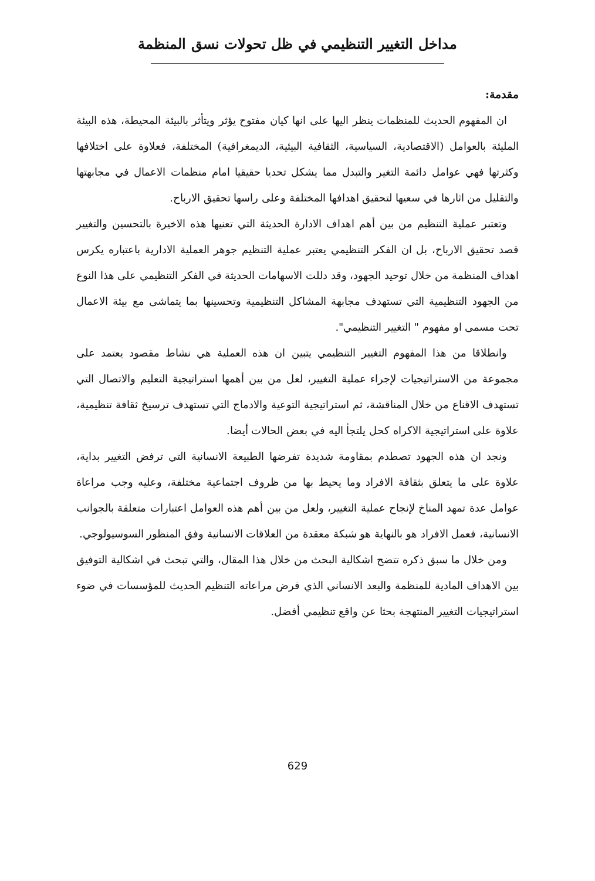مداخل التغيير التنظيمي في ظل تحولات نسق المنظمة
مقدمة:
ان المفهوم الحديث للمنظمات ينظر اليها على انها كيان مفتوح يؤثر ويتأثر بالبيئة المحيطة، هذه البيئة المليئة بالعوامل (الاقتصادية، السياسية، الثقافية البيئية، الديمغرافية) المختلفة، فعلاوة على اختلافها وكثرتها فهي عوامل دائمة التغير والتبدل مما يشكل تحديا حقيقيا امام منظمات الاعمال في مجابهتها والتقليل من اثارها في سعيها لتحقيق اهدافها المختلفة وعلى راسها تحقيق الارباح.
وتعتبر عملية التنظيم من بين أهم اهداف الادارة الحديثة التي تعنيها هذه الاخيرة بالتحسين والتغيير قصد تحقيق الارباح، بل ان الفكر التنظيمي يعتبر عملية التنظيم جوهر العملية الادارية باعتباره يكرس اهداف المنظمة من خلال توحيد الجهود، وقد دللت الاسهامات الحديثة في الفكر التنظيمي على هذا النوع من الجهود التنظيمية التي تستهدف مجابهة المشاكل التنظيمية وتحسينها بما يتماشى مع بيئة الاعمال تحت مسمى او مفهوم " التغيير التنظيمي".
وانطلاقا من هذا المفهوم التغيير التنظيمي يتبين ان هذه العملية هي نشاط مقصود يعتمد على مجموعة من الاستراتيجيات لإجراء عملية التغيير، لعل من بين أهمها استراتيجية التعليم والاتصال التي تستهدف الاقناع من خلال المناقشة، ثم استراتيجية التوعية والادماج التي تستهدف ترسيخ ثقافة تنظيمية، علاوة على استراتيجية الاكراه كحل يلتجأ اليه في بعض الحالات أيضا.
ونجد ان هذه الجهود تصطدم بمقاومة شديدة تفرضها الطبيعة الانسانية التي ترفض التغيير بداية، علاوة على ما يتعلق بثقافة الافراد وما يحيط بها من ظروف اجتماعية مختلفة، وعليه وجب مراعاة عوامل عدة تمهد المناخ لإنجاح عملية التغيير، ولعل من بين أهم هذه العوامل اعتبارات متعلقة بالجوانب الانسانية، فعمل الافراد هو بالنهاية هو شبكة معقدة من العلاقات الانسانية وفق المنظور السوسيولوجي.
ومن خلال ما سبق ذكره تتضح اشكالية البحث من خلال هذا المقال، والتي تبحث في اشكالية التوفيق بين الاهداف المادية للمنظمة والبعد الانساني الذي فرض مراعاته التنظيم الحديث للمؤسسات في ضوء استراتيجيات التغيير المنتهجة بحثا عن واقع تنظيمي أفضل.
629